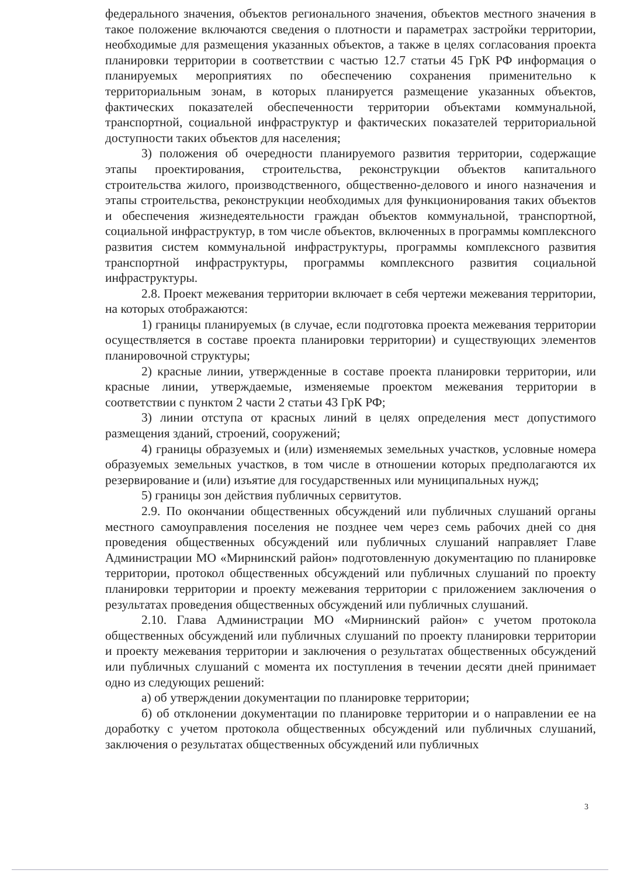федерального значения, объектов регионального значения, объектов местного значения в такое положение включаются сведения о плотности и параметрах застройки территории, необходимые для размещения указанных объектов, а также в целях согласования проекта планировки территории в соответствии с частью 12.7 статьи 45 ГрК РФ информация о планируемых мероприятиях по обеспечению сохранения применительно к территориальным зонам, в которых планируется размещение указанных объектов, фактических показателей обеспеченности территории объектами коммунальной, транспортной, социальной инфраструктур и фактических показателей территориальной доступности таких объектов для населения;
3) положения об очередности планируемого развития территории, содержащие этапы проектирования, строительства, реконструкции объектов капитального строительства жилого, производственного, общественно-делового и иного назначения и этапы строительства, реконструкции необходимых для функционирования таких объектов и обеспечения жизнедеятельности граждан объектов коммунальной, транспортной, социальной инфраструктур, в том числе объектов, включенных в программы комплексного развития систем коммунальной инфраструктуры, программы комплексного развития транспортной инфраструктуры, программы комплексного развития социальной инфраструктуры.
2.8. Проект межевания территории включает в себя чертежи межевания территории, на которых отображаются:
1) границы планируемых (в случае, если подготовка проекта межевания территории осуществляется в составе проекта планировки территории) и существующих элементов планировочной структуры;
2) красные линии, утвержденные в составе проекта планировки территории, или красные линии, утверждаемые, изменяемые проектом межевания территории в соответствии с пунктом 2 части 2 статьи 43 ГрК РФ;
3) линии отступа от красных линий в целях определения мест допустимого размещения зданий, строений, сооружений;
4) границы образуемых и (или) изменяемых земельных участков, условные номера образуемых земельных участков, в том числе в отношении которых предполагаются их резервирование и (или) изъятие для государственных или муниципальных нужд;
5) границы зон действия публичных сервитутов.
2.9. По окончании общественных обсуждений или публичных слушаний органы местного самоуправления поселения не позднее чем через семь рабочих дней со дня проведения общественных обсуждений или публичных слушаний направляет Главе Администрации МО «Мирнинский район» подготовленную документацию по планировке территории, протокол общественных обсуждений или публичных слушаний по проекту планировки территории и проекту межевания территории с приложением заключения о результатах проведения общественных обсуждений или публичных слушаний.
2.10. Глава Администрации МО «Мирнинский район» с учетом протокола общественных обсуждений или публичных слушаний по проекту планировки территории и проекту межевания территории и заключения о результатах общественных обсуждений или публичных слушаний с момента их поступления в течении десяти дней принимает одно из следующих решений:
а) об утверждении документации по планировке территории;
б) об отклонении документации по планировке территории и о направлении ее на доработку с учетом протокола общественных обсуждений или публичных слушаний, заключения о результатах общественных обсуждений или публичных
3